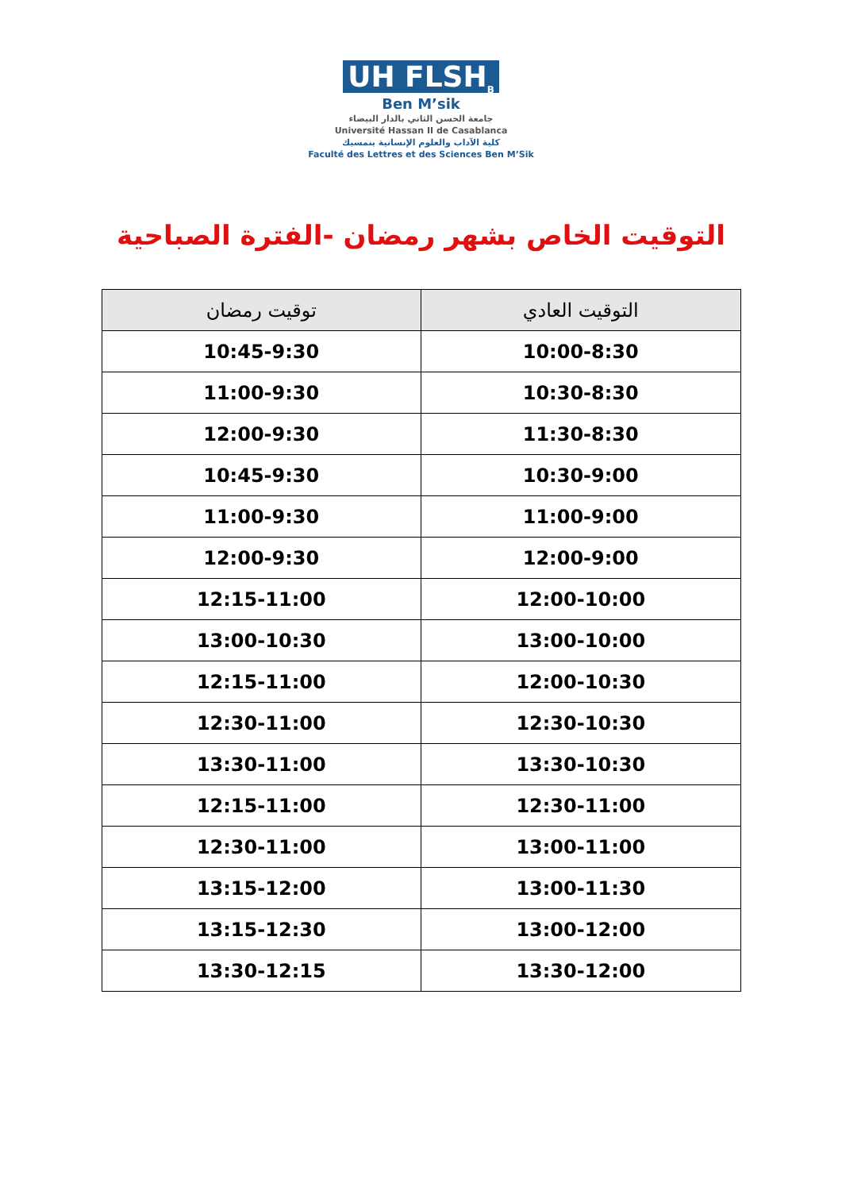UH FLSH<sub>B</sub>
Ben M’sik
جامعة الحسن الثاني بالدار البيضاء
Université Hassan II de Casablanca
كلية الآداب والعلوم الإنسانية بنمسيك
Faculté des Lettres et des Sciences Ben M’Sik
التوقيت الخاص بشهر رمضان -الفترة الصباحية
| التوقيت العادي | توقيت رمضان |
| --- | --- |
| 10:00-8:30 | 10:45-9:30 |
| 10:30-8:30 | 11:00-9:30 |
| 11:30-8:30 | 12:00-9:30 |
| 10:30-9:00 | 10:45-9:30 |
| 11:00-9:00 | 11:00-9:30 |
| 12:00-9:00 | 12:00-9:30 |
| 12:00-10:00 | 12:15-11:00 |
| 13:00-10:00 | 13:00-10:30 |
| 12:00-10:30 | 12:15-11:00 |
| 12:30-10:30 | 12:30-11:00 |
| 13:30-10:30 | 13:30-11:00 |
| 12:30-11:00 | 12:15-11:00 |
| 13:00-11:00 | 12:30-11:00 |
| 13:00-11:30 | 13:15-12:00 |
| 13:00-12:00 | 13:15-12:30 |
| 13:30-12:00 | 13:30-12:15 |